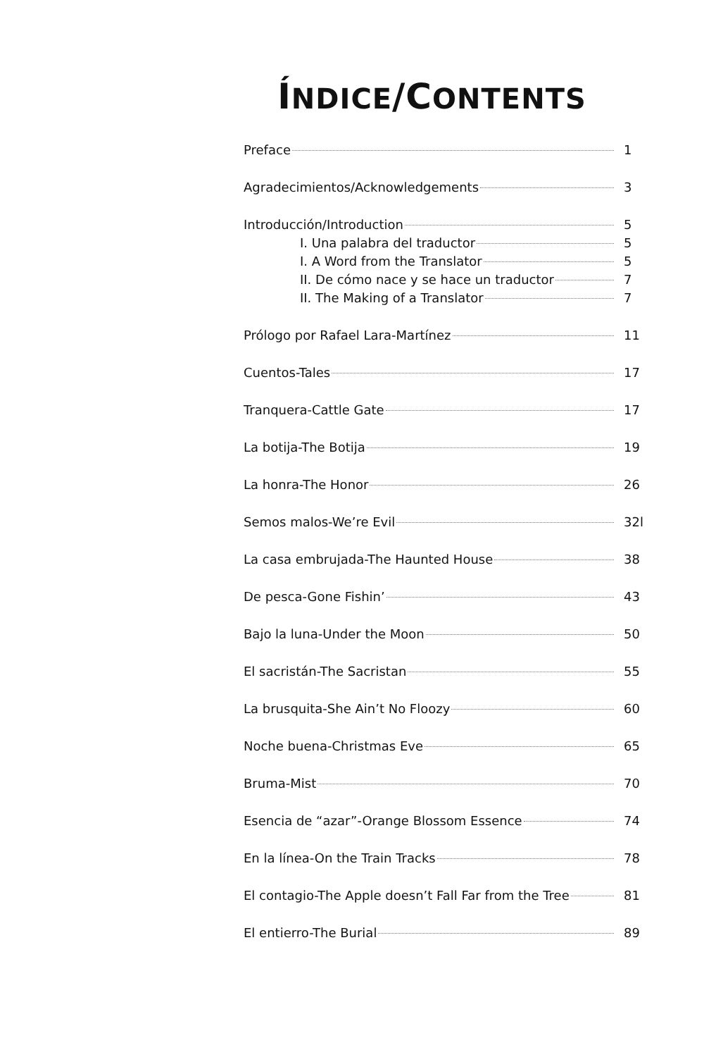ÍNDICE/CONTENTS
Preface 1
Agradecimientos/Acknowledgements 3
Introducción/Introduction 5
I. Una palabra del traductor 5
I. A Word from the Translator 5
II. De cómo nace y se hace un traductor 7
II. The Making of a Translator 7
Prólogo por Rafael Lara-Martínez 11
Cuentos-Tales 17
Tranquera-Cattle Gate 17
La botija-The Botija 19
La honra-The Honor 26
Semos malos-We’re Evil 32l
La casa embrujada-The Haunted House 38
De pesca-Gone Fishin’ 43
Bajo la luna-Under the Moon 50
El sacristán-The Sacristan 55
La brusquita-She Ain’t No Floozy 60
Noche buena-Christmas Eve 65
Bruma-Mist 70
Esencia de “azar”-Orange Blossom Essence 74
En la línea-On the Train Tracks 78
El contagio-The Apple doesn’t Fall Far from the Tree 81
El entierro-The Burial 89